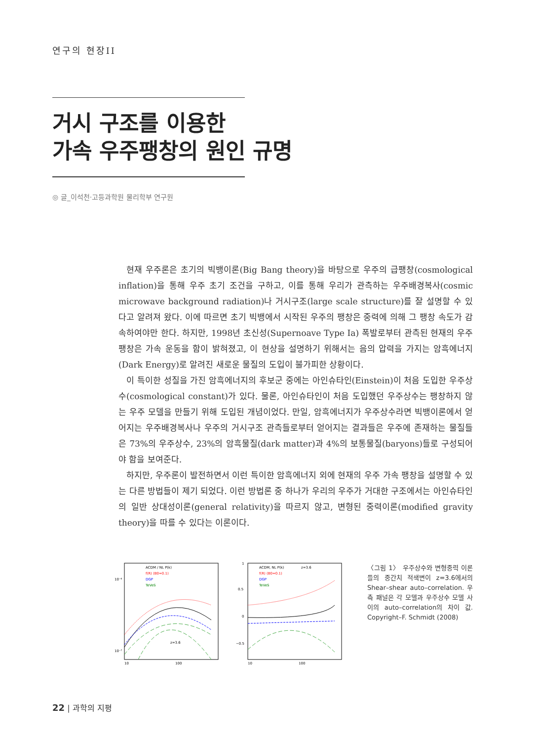연구의 현장II
거시 구조를 이용한
가속 우주팽창의 원인 규명
◎ 글_이석천·고등과학원 물리학부 연구원
현재 우주론은 초기의 빅뱅이론(Big Bang theory)을 바탕으로 우주의 급팽창(cosmological inflation)을 통해 우주 초기 조건을 구하고, 이를 통해 우리가 관측하는 우주배경복사(cosmic microwave background radiation)나 거시구조(large scale structure)를 잘 설명할 수 있다고 알려져 왔다. 이에 따르면 초기 빅뱅에서 시작된 우주의 팽창은 중력에 의해 그 팽창 속도가 감속하여야만 한다. 하지만, 1998년 초신성(Supernoave Type Ia) 폭발로부터 관측된 현재의 우주 팽창은 가속 운동을 함이 밝혀졌고, 이 현상을 설명하기 위해서는 음의 압력을 가지는 암흑에너지(Dark Energy)로 알려진 새로운 물질의 도입이 불가피한 상황이다.
이 특이한 성질을 가진 암흑에너지의 후보군 중에는 아인슈타인(Einstein)이 처음 도입한 우주상수(cosmological constant)가 있다. 물론, 아인슈타인이 처음 도입했던 우주상수는 팽창하지 않는 우주 모델을 만들기 위해 도입된 개념이었다. 만일, 암흑에너지가 우주상수라면 빅뱅이론에서 얻어지는 우주배경복사나 우주의 거시구조 관측들로부터 얻어지는 결과들은 우주에 존재하는 물질들은 73%의 우주상수, 23%의 암흑물질(dark matter)과 4%의 보통물질(baryons)들로 구성되어야 함을 보여준다.
하지만, 우주론이 발전하면서 이런 특이한 암흑에너지 외에 현재의 우주 가속 팽창을 설명할 수 있는 다른 방법들이 제기 되었다. 이런 방법론 중 하나가 우리의 우주가 거대한 구조에서는 아인슈타인의 일반 상대성이론(general relativity)을 따르지 않고, 변형된 중력이론(modified gravity theory)을 따를 수 있다는 이론이다.
ACDM / NL P(k)
f(R) (B0=0.1)
DGP
TeVeS
10⁻⁶
10⁻⁷
10
100
z=3.6
ACDM, NL P(k)
z=3.6
f(R) (B0=0.1)
DGP
TeVeS
1
0.5
0
−0.5
10
100
〈그림 1〉 우주상수와 변형중력 이론들의 중간치 적색변이 z=3.6에서의 Shear–shear auto–correlation. 우측 패널은 각 모델과 우주상수 모델 사이의 auto–correlation의 차이 값. Copyright–F. Schmidt (2008)
22 | 과학의 지평